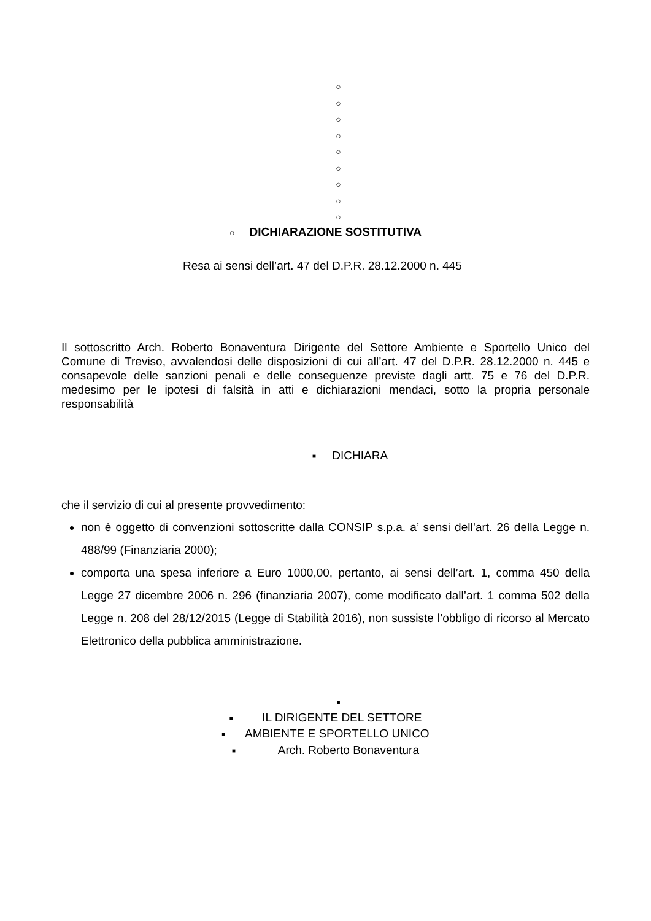○
○
○
○
○
○
○
○
○
○ DICHIARAZIONE SOSTITUTIVA
Resa ai sensi dell’art. 47 del D.P.R. 28.12.2000 n. 445
Il sottoscritto Arch. Roberto Bonaventura Dirigente del Settore Ambiente e Sportello Unico del Comune di Treviso, avvalendosi delle disposizioni di cui all’art. 47 del D.P.R. 28.12.2000 n. 445 e consapevole delle sanzioni penali e delle conseguenze previste dagli artt. 75 e 76 del D.P.R. medesimo per le ipotesi di falsità in atti e dichiarazioni mendaci, sotto la propria personale responsabilità
■ DICHIARA
che il servizio di cui al presente provvedimento:
non è oggetto di convenzioni sottoscritte dalla CONSIP s.p.a. a’ sensi dell’art. 26 della Legge n. 488/99 (Finanziaria 2000);
comporta una spesa inferiore a Euro 1000,00, pertanto, ai sensi dell’art. 1, comma 450 della Legge 27 dicembre 2006 n. 296 (finanziaria 2007), come modificato dall’art. 1 comma 502 della Legge n. 208 del 28/12/2015 (Legge di Stabilità 2016), non sussiste l’obbligo di ricorso al Mercato Elettronico della pubblica amministrazione.
■
■ IL DIRIGENTE DEL SETTORE
■ AMBIENTE E SPORTELLO UNICO
■ Arch. Roberto Bonaventura